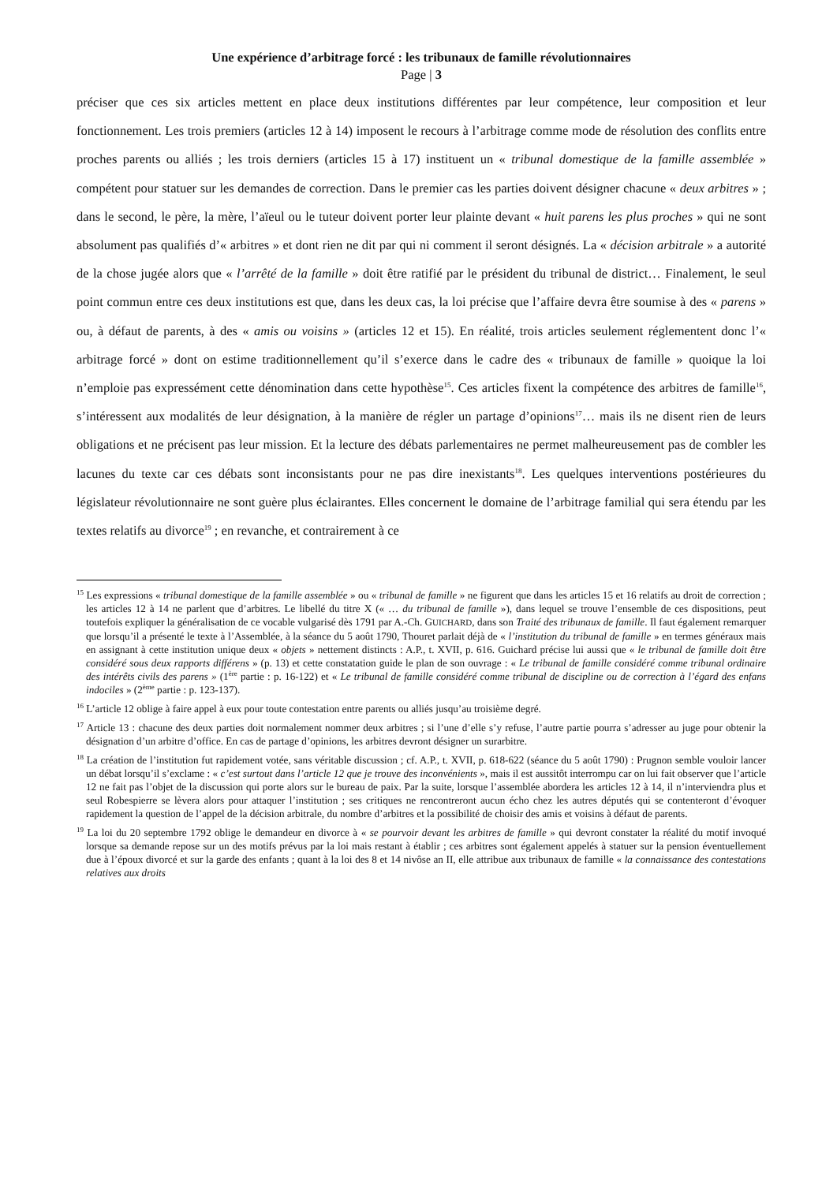Une expérience d’arbitrage forcé : les tribunaux de famille révolutionnaires
Page | 3
préciser que ces six articles mettent en place deux institutions différentes par leur compétence, leur composition et leur fonctionnement. Les trois premiers (articles 12 à 14) imposent le recours à l’arbitrage comme mode de résolution des conflits entre proches parents ou alliés ; les trois derniers (articles 15 à 17) instituent un « tribunal domestique de la famille assemblée » compétent pour statuer sur les demandes de correction. Dans le premier cas les parties doivent désigner chacune « deux arbitres » ; dans le second, le père, la mère, l’aïeul ou le tuteur doivent porter leur plainte devant « huit parens les plus proches » qui ne sont absolument pas qualifiés d’« arbitres » et dont rien ne dit par qui ni comment il seront désignés. La « décision arbitrale » a autorité de la chose jugée alors que « l’arrêté de la famille » doit être ratifié par le président du tribunal de district… Finalement, le seul point commun entre ces deux institutions est que, dans les deux cas, la loi précise que l’affaire devra être soumise à des « parens » ou, à défaut de parents, à des « amis ou voisins » (articles 12 et 15). En réalité, trois articles seulement réglementent donc l’« arbitrage forcé » dont on estime traditionnellement qu’il s’exerce dans le cadre des « tribunaux de famille » quoique la loi n’emploie pas expressément cette dénomination dans cette hypothèse<sup>15</sup>. Ces articles fixent la compétence des arbitres de famille<sup>16</sup>, s’intéressent aux modalités de leur désignation, à la manière de régler un partage d’opinions<sup>17</sup>… mais ils ne disent rien de leurs obligations et ne précisent pas leur mission. Et la lecture des débats parlementaires ne permet malheureusement pas de combler les lacunes du texte car ces débats sont inconsistants pour ne pas dire inexistants<sup>18</sup>. Les quelques interventions postérieures du législateur révolutionnaire ne sont guère plus éclairantes. Elles concernent le domaine de l’arbitrage familial qui sera étendu par les textes relatifs au divorce<sup>19</sup> ; en revanche, et contrairement à ce
<sup>15</sup> Les expressions « tribunal domestique de la famille assemblée » ou « tribunal de famille » ne figurent que dans les articles 15 et 16 relatifs au droit de correction ; les articles 12 à 14 ne parlent que d’arbitres. Le libellé du titre X (« … du tribunal de famille »), dans lequel se trouve l’ensemble de ces dispositions, peut toutefois expliquer la généralisation de ce vocable vulgarisé dès 1791 par A.-Ch. GUICHARD, dans son Traité des tribunaux de famille. Il faut également remarquer que lorsqu’il a présenté le texte à l’Assemblée, à la séance du 5 août 1790, Thouret parlait déjà de « l’institution du tribunal de famille » en termes généraux mais en assignant à cette institution unique deux « objets » nettement distincts : A.P., t. XVII, p. 616. Guichard précise lui aussi que « le tribunal de famille doit être considéré sous deux rapports différens » (p. 13) et cette constatation guide le plan de son ouvrage : « Le tribunal de famille considéré comme tribunal ordinaire des intérêts civils des parens » (1<sup>ère</sup> partie : p. 16-122) et « Le tribunal de famille considéré comme tribunal de discipline ou de correction à l’égard des enfans indociles » (2<sup>ème</sup> partie : p. 123-137).
<sup>16</sup> L’article 12 oblige à faire appel à eux pour toute contestation entre parents ou alliés jusqu’au troisième degré.
<sup>17</sup> Article 13 : chacune des deux parties doit normalement nommer deux arbitres ; si l’une d’elle s’y refuse, l’autre partie pourra s’adresser au juge pour obtenir la désignation d’un arbitre d’office. En cas de partage d’opinions, les arbitres devront désigner un surarbitre.
<sup>18</sup> La création de l’institution fut rapidement votée, sans véritable discussion ; cf. A.P., t. XVII, p. 618-622 (séance du 5 août 1790) : Prugnon semble vouloir lancer un débat lorsqu’il s’exclame : « c’est surtout dans l’article 12 que je trouve des inconvénients », mais il est aussitôt interrompu car on lui fait observer que l’article 12 ne fait pas l’objet de la discussion qui porte alors sur le bureau de paix. Par la suite, lorsque l’assemblée abordera les articles 12 à 14, il n’interviendra plus et seul Robespierre se lèvera alors pour attaquer l’institution ; ses critiques ne rencontreront aucun écho chez les autres députés qui se contenteront d’évoquer rapidement la question de l’appel de la décision arbitrale, du nombre d’arbitres et la possibilité de choisir des amis et voisins à défaut de parents.
<sup>19</sup> La loi du 20 septembre 1792 oblige le demandeur en divorce à « se pourvoir devant les arbitres de famille » qui devront constater la réalité du motif invoqué lorsque sa demande repose sur un des motifs prévus par la loi mais restant à établir ; ces arbitres sont également appelés à statuer sur la pension éventuellement due à l’époux divorcé et sur la garde des enfants ; quant à la loi des 8 et 14 nivôse an II, elle attribue aux tribunaux de famille « la connaissance des contestations relatives aux droits